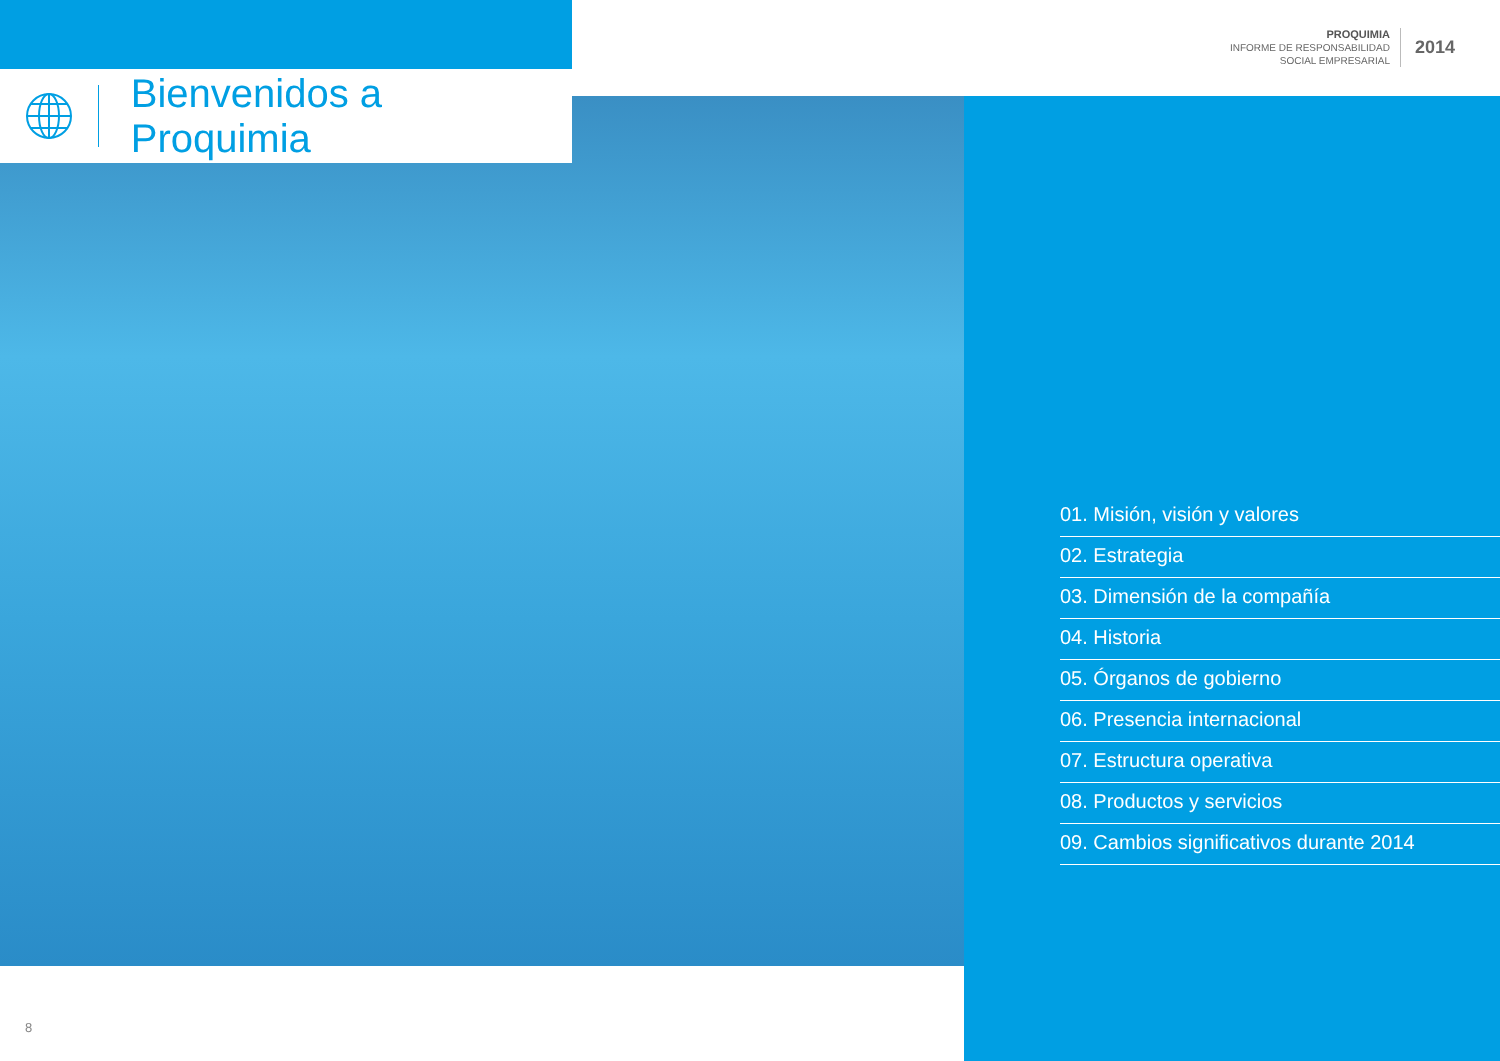PROQUIMIA
INFORME DE RESPONSABILIDAD
SOCIAL EMPRESARIAL
2014
Bienvenidos a Proquimia
01. Misión, visión y valores
02. Estrategia
03. Dimensión de la compañía
04. Historia
05. Órganos de gobierno
06. Presencia internacional
07. Estructura operativa
08. Productos y servicios
09. Cambios significativos durante 2014
8